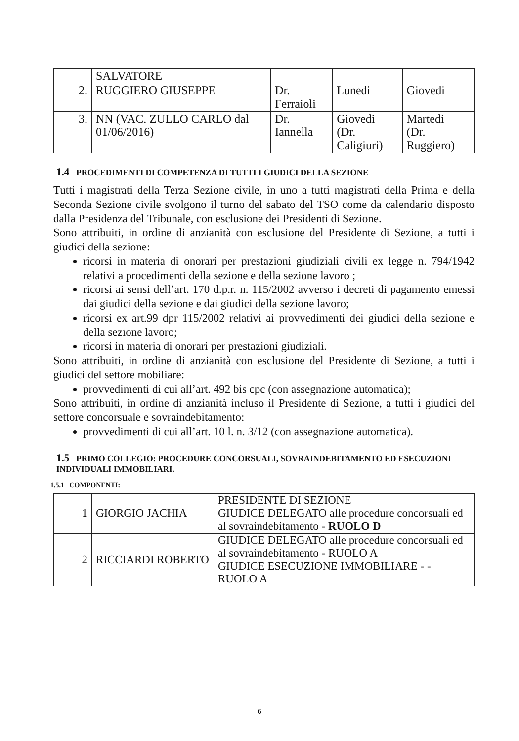| | SALVATORE | | | |
| 2. | RUGGIERO GIUSEPPE | Dr. Ferraioli | Lunedi | Giovedi |
| 3. | NN (VAC. ZULLO CARLO dal 01/06/2016) | Dr. Iannella | Giovedi (Dr. Caligiuri) | Martedi (Dr. Ruggiero) |
1.4 PROCEDIMENTI DI COMPETENZA DI TUTTI I GIUDICI DELLA SEZIONE
Tutti i magistrati della Terza Sezione civile, in uno a tutti magistrati della Prima e della Seconda Sezione civile svolgono il turno del sabato del TSO come da calendario disposto dalla Presidenza del Tribunale, con esclusione dei Presidenti di Sezione.
Sono attribuiti, in ordine di anzianità con esclusione del Presidente di Sezione, a tutti i giudici della sezione:
ricorsi in materia di onorari per prestazioni giudiziali civili ex legge n. 794/1942 relativi a procedimenti della sezione e della sezione lavoro ;
ricorsi ai sensi dell’art. 170 d.p.r. n. 115/2002 avverso i decreti di pagamento emessi dai giudici della sezione e dai giudici della sezione lavoro;
ricorsi ex art.99 dpr 115/2002 relativi ai provvedimenti dei giudici della sezione e della sezione lavoro;
ricorsi in materia di onorari per prestazioni giudiziali.
Sono attribuiti, in ordine di anzianità con esclusione del Presidente di Sezione, a tutti i giudici del settore mobiliare:
provvedimenti di cui all’art. 492 bis cpc (con assegnazione automatica);
Sono attribuiti, in ordine di anzianità incluso il Presidente di Sezione, a tutti i giudici del settore concorsuale e sovraindebitamento:
provvedimenti di cui all’art. 10 l. n. 3/12 (con assegnazione automatica).
1.5 PRIMO COLLEGIO: PROCEDURE CONCORSUALI, SOVRAINDEBITAMENTO ED ESECUZIONI INDIVIDUALI IMMOBILIARI.
1.5.1 COMPONENTI:
| 1 | GIORGIO JACHIA | PRESIDENTE DI SEZIONE GIUDICE DELEGATO alle procedure concorsuali ed al sovraindebitamento - RUOLO D |
| 2 | RICCIARDI ROBERTO | GIUDICE DELEGATO alle procedure concorsuali ed al sovraindebitamento - RUOLO A GIUDICE ESECUZIONE IMMOBILIARE - - RUOLO A |
6